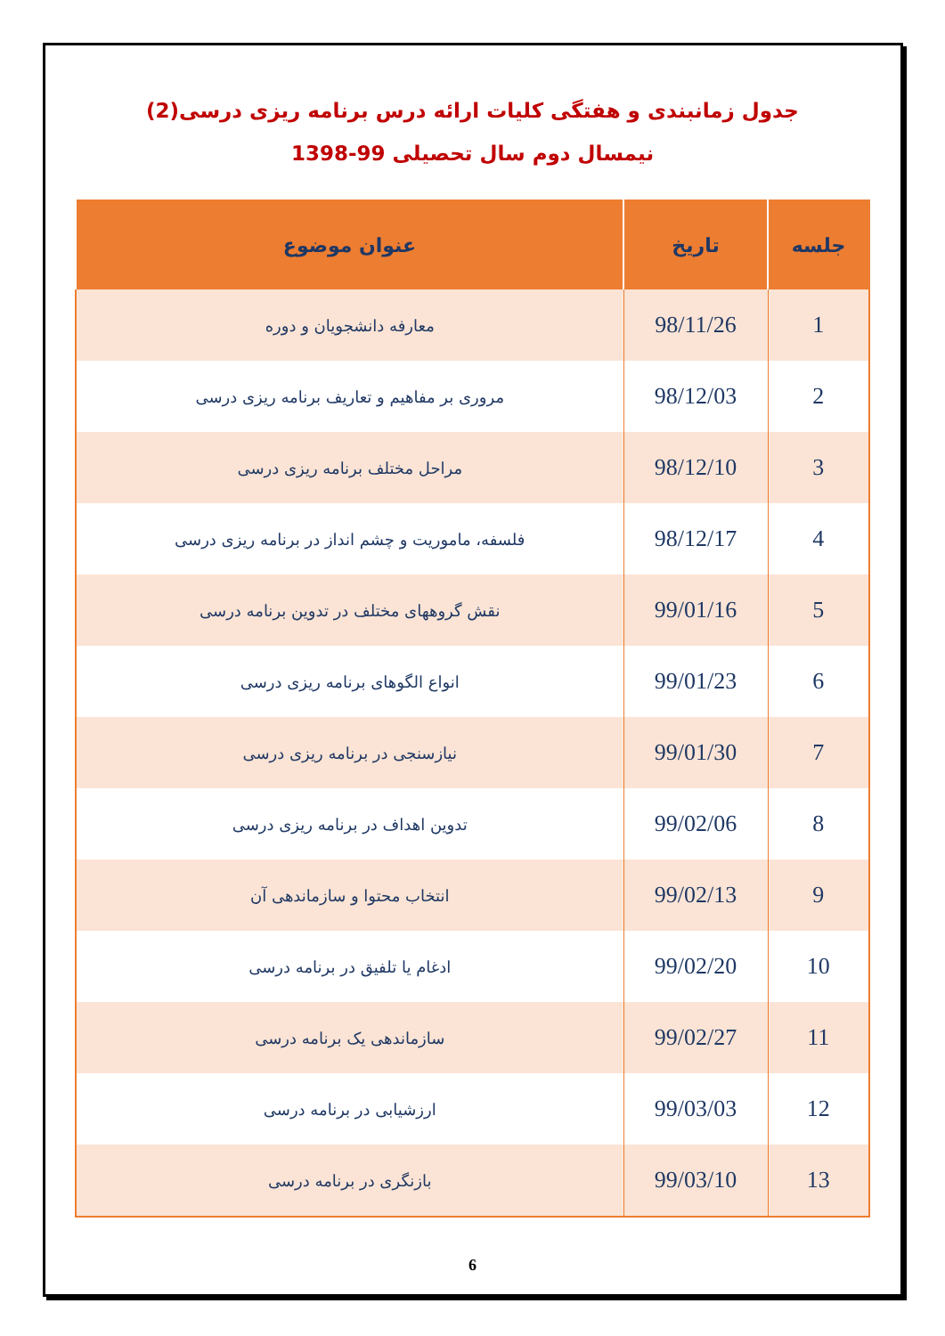جدول زمانبندی و هفتگی کلیات ارائه درس برنامه ریزی درسی(2)
نیمسال دوم سال تحصیلی 99-1398
| جلسه | تاریخ | عنوان موضوع |
| --- | --- | --- |
| 1 | 98/11/26 | معارفه دانشجویان و دوره |
| 2 | 98/12/03 | مروری بر مفاهیم و تعاریف برنامه ریزی درسی |
| 3 | 98/12/10 | مراحل مختلف برنامه ریزی درسی |
| 4 | 98/12/17 | فلسفه، ماموریت و چشم انداز در برنامه ریزی درسی |
| 5 | 99/01/16 | نقش گروههای مختلف در تدوین برنامه درسی |
| 6 | 99/01/23 | انواع الگوهای برنامه ریزی درسی |
| 7 | 99/01/30 | نیازسنجی در برنامه ریزی درسی |
| 8 | 99/02/06 | تدوین اهداف در برنامه ریزی درسی |
| 9 | 99/02/13 | انتخاب محتوا و سازماندهی آن |
| 10 | 99/02/20 | ادغام یا تلفیق در برنامه درسی |
| 11 | 99/02/27 | سازماندهی یک برنامه درسی |
| 12 | 99/03/03 | ارزشیابی در برنامه درسی |
| 13 | 99/03/10 | بازنگری در برنامه درسی |
6